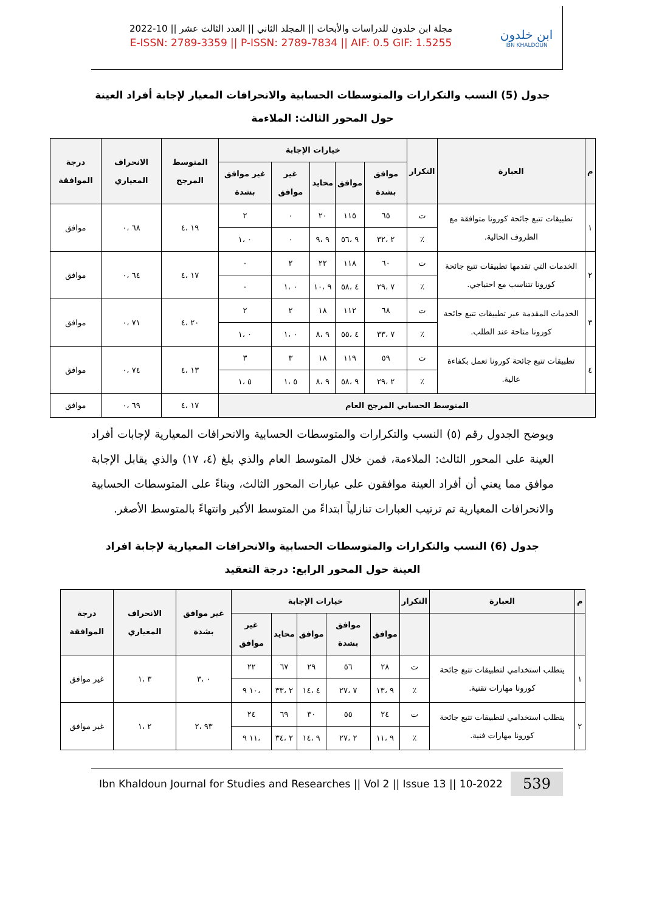مجلة ابن خلدون للدراسات والأبحاث || المجلد الثاني || العدد الثالث عشر || 10-2022
E-ISSN: 2789-3359 || P-ISSN: 2789-7834 || AIF: 0.5 GIF: 1.5255
ابن خلدون
IBN KHALDOUN
جدول (5) النسب والتكرارات والمتوسطات الحسابية والانحرافات المعيار لإجابة أفراد العينة حول المحور الثالث: الملاءمة
| م | العبارة | التكرار | خيارات الإجابة | | | | | المتوسط المرجح | الانحراف المعياري | درجة الموافقة |
| --- | --- | --- | --- | --- | --- | --- | --- | --- | --- | --- |
| | | | موافق بشدة | موافق | محايد | غير موافق | غير موافق بشدة | | | |
| ١ | تطبيقات تتبع جائحة كورونا متوافقة مع الظروف الحالية. | ت | ٦٥ | ١١٥ | ٢٠ | ٠ | ٢ | ١٩ ،٤ | ٦٨ ،٠ | موافق |
| | | ٪ | ٢ ،٣٢ | ٩ ،٥٦ | ٩ ،٩ | ٠ | ٠ ،١ | | | |
| ٢ | الخدمات التي تقدمها تطبيقات تتبع جائحة كورونا تتناسب مع احتياجي. | ت | ٦٠ | ١١٨ | ٢٢ | ٢ | ٠ | ١٧ ،٤ | ٦٤ ،٠ | موافق |
| | | ٪ | ٧ ،٢٩ | ٤ ،٥٨ | ٩ ،١٠ | ٠ ،١ | ٠ | | | |
| ٣ | الخدمات المقدمة عبر تطبيقات تتبع جائحة كورونا متاحة عند الطلب. | ت | ٦٨ | ١١٢ | ١٨ | ٢ | ٢ | ٢٠ ،٤ | ٧١ ،٠ | موافق |
| | | ٪ | ٧ ،٣٣ | ٤ ،٥٥ | ٩ ،٨ | ٠ ،١ | ٠ ،١ | | | |
| ٤ | تطبيقات تتبع جائحة كورونا تعمل بكفاءة عالية. | ت | ٥٩ | ١١٩ | ١٨ | ٣ | ٣ | ١٣ ،٤ | ٧٤ ،٠ | موافق |
| | | ٪ | ٢ ،٢٩ | ٩ ،٥٨ | ٩ ،٨ | ٥ ،١ | ٥ ،١ | | | |
| المتوسط الحسابي المرجح العام | | | | | | | | ١٧ ،٤ | ٦٩ ،٠ | موافق |
ويوضح الجدول رقم (٥) النسب والتكرارات والمتوسطات الحسابية والانحرافات المعيارية لإجابات أفراد العينة على المحور الثالث: الملاءمة، فمن خلال المتوسط العام والذي بلغ (٤، ١٧) والذي يقابل الإجابة موافق مما يعني أن أفراد العينة موافقون على عبارات المحور الثالث، وبناءً على المتوسطات الحسابية والانحرافات المعيارية تم ترتيب العبارات تنازلياً ابتداءً من المتوسط الأكبر وانتهاءً بالمتوسط الأصغر.
جدول (6) النسب والتكرارات والمتوسطات الحسابية والانحرافات المعيارية لإجابة افراد العينة حول المحور الرابع: درجة التعقيد
| م | العبارة | التكرار | خيارات الإجابة | | | | | غير موافق بشدة | الانحراف المعياري | درجة الموافقة |
| --- | --- | --- | --- | --- | --- | --- | --- | --- | --- | --- |
| | | | موافق | موافق بشدة | موافق | محايد | غير موافق | | | |
| ١ | يتطلب استخدامي لتطبيقات تتبع جائحة كورونا مهارات تقنية. | ت | ٢٨ | ٥٦ | ٢٩ | ٦٧ | ٢٢ | ٠ ،٣ | ٣ ،١ | غير موافق |
| | | ٪ | ٩ ،١٣ | ٧ ،٢٧ | ٤ ،١٤ | ٢ ،٣٣ | ،١٠ ٩ | | | |
| ٢ | يتطلب استخدامي لتطبيقات تتبع جائحة كورونا مهارات فنية. | ت | ٢٤ | ٥٥ | ٣٠ | ٦٩ | ٢٤ | ٩٣ ،٢ | ٢ ،١ | غير موافق |
| | | ٪ | ٩ ،١١ | ٢ ،٢٧ | ٩ ،١٤ | ٢ ،٣٤ | ،١١ ٩ | | | |
Ibn Khaldoun Journal for Studies and Researches || Vol 2 || Issue 13 || 10-2022
539